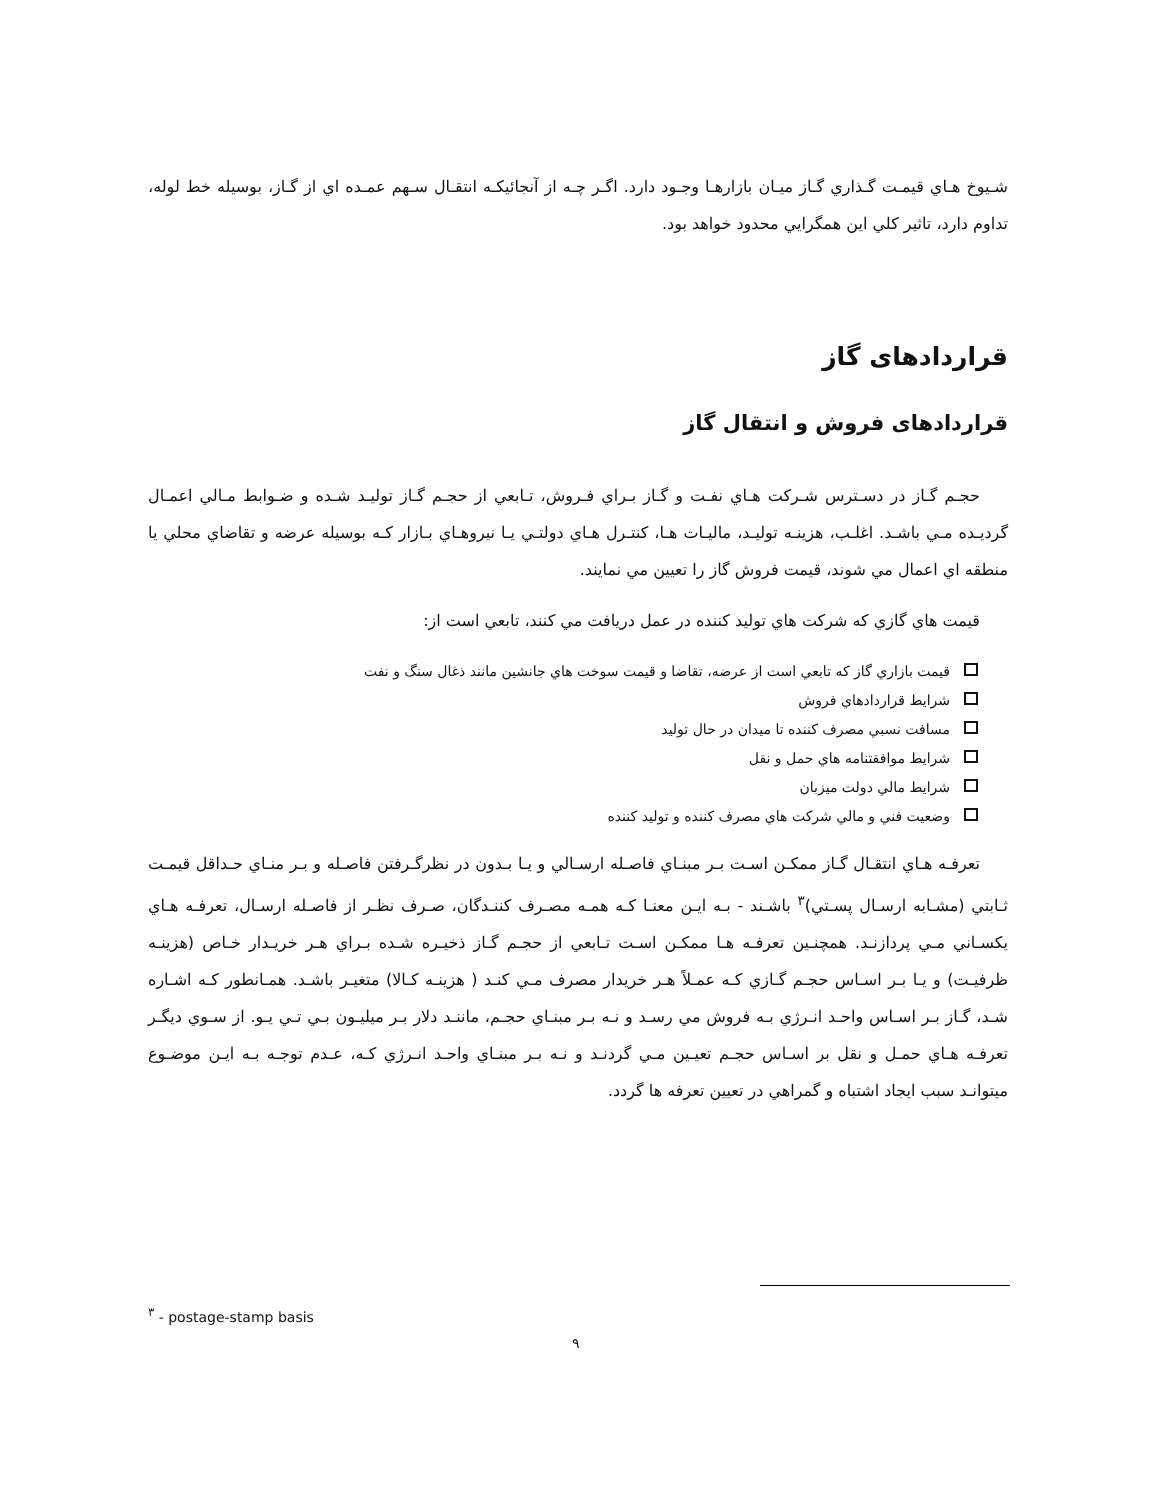شـيوخ هـاي قيمـت گـذاري گـاز ميـان بازارهـا وجـود دارد. اگـر چـه از آنجائيكـه انتقـال سـهم عمـده اي از گـاز، بوسيله خط لوله، تداوم دارد، تاثير كلي اين همگرايي محدود خواهد بود.
قراردادهای گاز
قراردادهای فروش و انتقال گاز
حجـم گـاز در دسـترس شـركت هـاي نفـت و گـاز بـراي فـروش، تـابعي از حجـم گـاز توليـد شـده و ضـوابط مـالي اعمـال گرديـده مـي باشـد. اغلـب، هزينـه توليـد، ماليـات هـا، كنتـرل هـاي دولتـي يـا نيروهـاي بـازار كـه بوسيله عرضه و تقاضاي محلي يا منطقه اي اعمال مي شوند، قيمت فروش گاز را تعيين مي نمايند.
قيمت هاي گازي كه شركت هاي توليد كننده در عمل دريافت مي كنند، تابعي است از:
قيمت بازاري گاز كه تابعي است از عرضه، تقاضا و قيمت سوخت هاي جانشين مانند ذغال سنگ و نفت
شرايط قراردادهاي فروش
مسافت نسبي مصرف كننده تا ميدان در حال توليد
شرايط موافقتنامه هاي حمل و نقل
شرايط مالي دولت ميزبان
وضعيت فني و مالي شركت هاي مصرف كننده و توليد كننده
تعرفـه هـاي انتقـال گـاز ممكـن اسـت بـر مبنـاي فاصـله ارسـالي و يـا بـدون در نظرگـرفتن فاصـله و بـر منـاي حـداقل قيمـت ثـابتي (مشـابه ارسـال پسـتي)<sup>۳</sup> باشـند - بـه ايـن معنـا كـه همـه مصـرف كننـدگان، صـرف نظـر از فاصـله ارسـال، تعرفـه هـاي يكسـاني مـي پردازنـد. همچنـين تعرفـه هـا ممكـن اسـت تـابعي از حجـم گـاز ذخيـره شـده بـراي هـر خريـدار خـاص (هزينـه ظرفيـت) و يـا بـر اسـاس حجـم گـازي كـه عمـلاً هـر خريدار مصرف مـي كنـد ( هزينـه كـالا) متغيـر باشـد. همـانطور كـه اشـاره شـد، گـاز بـر اسـاس واحـد انـرژي بـه فروش مي رسـد و نـه بـر مبنـاي حجـم، ماننـد دلار بـر ميليـون بـي تـي يـو. از سـوي ديگـر تعرفـه هـاي حمـل و نقل بر اسـاس حجـم تعيـين مـي گردنـد و نـه بـر مبنـاي واحـد انـرژي كـه، عـدم توجـه بـه ايـن موضـوع ميتوانـد سبب ايجاد اشتباه و گمراهي در تعيين تعرفه ها گردد.
<sup>۳</sup> - postage-stamp basis
۹